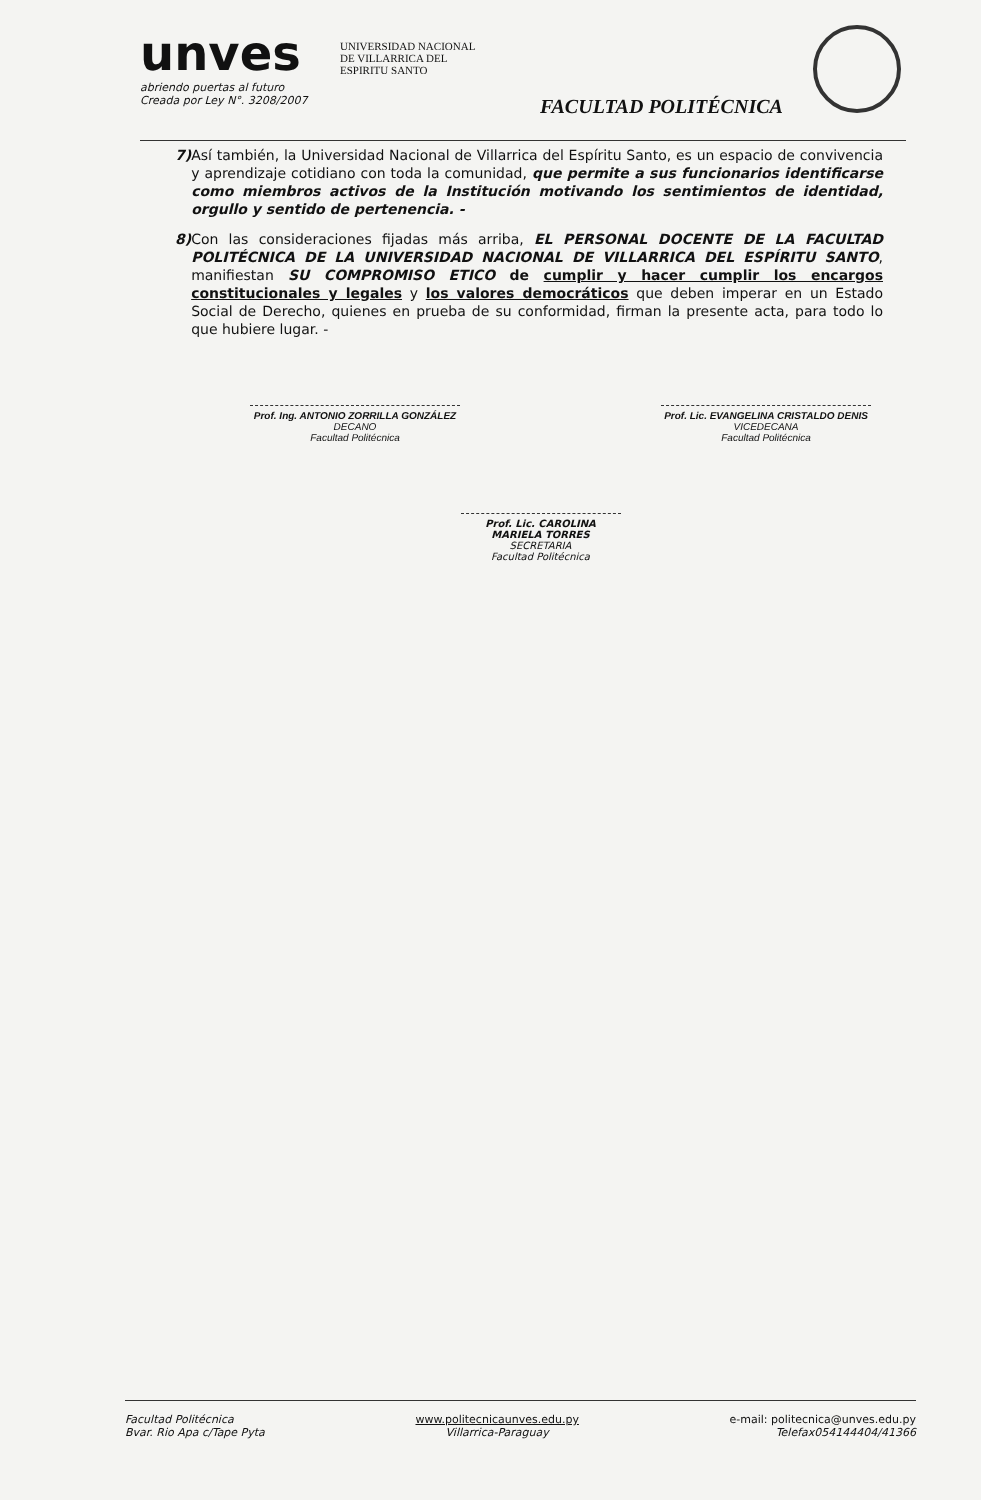unves
abriendo puertas al futuro
Creada por Ley N°. 3208/2007
UNIVERSIDAD NACIONAL
DE VILLARRICA DEL
ESPIRITU SANTO
FACULTAD POLITÉCNICA
7) Así también, la Universidad Nacional de Villarrica del Espíritu Santo, es un espacio de convivencia y aprendizaje cotidiano con toda la comunidad, que permite a sus funcionarios identificarse como miembros activos de la Institución motivando los sentimientos de identidad, orgullo y sentido de pertenencia. -
8) Con las consideraciones fijadas más arriba, EL PERSONAL DOCENTE DE LA FACULTAD POLITÉCNICA DE LA UNIVERSIDAD NACIONAL DE VILLARRICA DEL ESPÍRITU SANTO, manifiestan SU COMPROMISO ETICO de cumplir y hacer cumplir los encargos constitucionales y legales y los valores democráticos que deben imperar en un Estado Social de Derecho, quienes en prueba de su conformidad, firman la presente acta, para todo lo que hubiere lugar. -
Prof. Ing. ANTONIO ZORRILLA GONZÁLEZ
DECANO
Facultad Politécnica
Prof. Lic. EVANGELINA CRISTALDO DENIS
VICEDECANA
Facultad Politécnica
Prof. Lic. CAROLINA MARIELA TORRES
SECRETARIA
Facultad Politécnica
Facultad Politécnica
Bvar. Rio Apa c/Tape Pyta
www.politecnicaunves.edu.py
Villarrica-Paraguay
e-mail: politecnica@unves.edu.py
Telefax054144404/41366